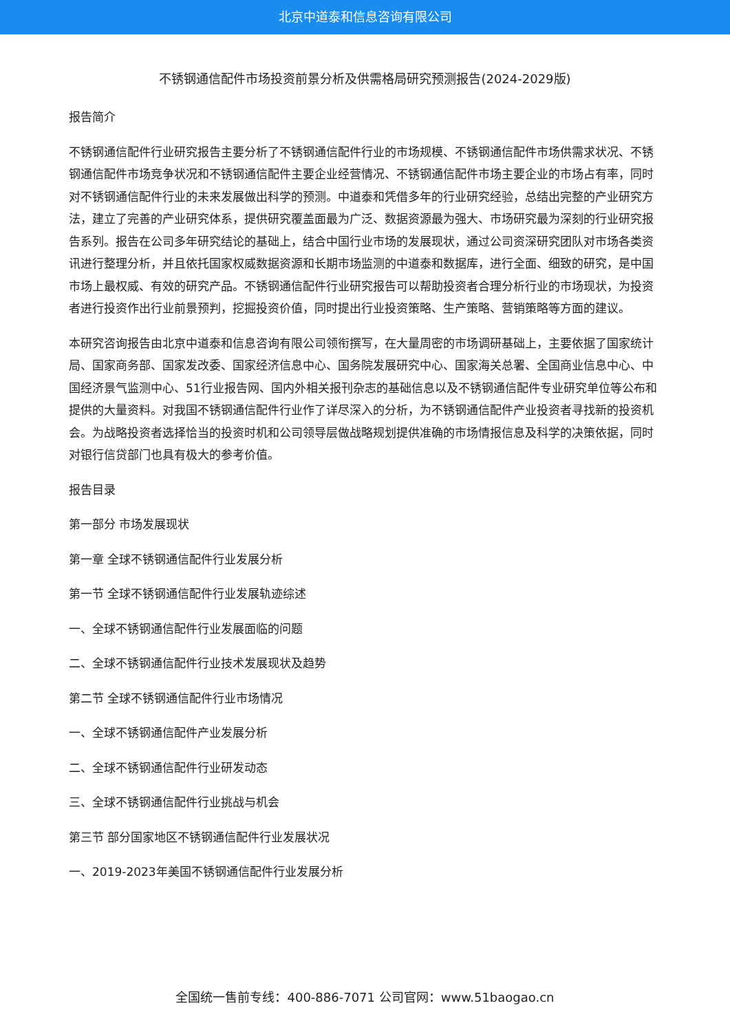北京中道泰和信息咨询有限公司
不锈钢通信配件市场投资前景分析及供需格局研究预测报告(2024-2029版)
报告简介
不锈钢通信配件行业研究报告主要分析了不锈钢通信配件行业的市场规模、不锈钢通信配件市场供需求状况、不锈钢通信配件市场竞争状况和不锈钢通信配件主要企业经营情况、不锈钢通信配件市场主要企业的市场占有率，同时对不锈钢通信配件行业的未来发展做出科学的预测。中道泰和凭借多年的行业研究经验，总结出完整的产业研究方法，建立了完善的产业研究体系，提供研究覆盖面最为广泛、数据资源最为强大、市场研究最为深刻的行业研究报告系列。报告在公司多年研究结论的基础上，结合中国行业市场的发展现状，通过公司资深研究团队对市场各类资讯进行整理分析，并且依托国家权威数据资源和长期市场监测的中道泰和数据库，进行全面、细致的研究，是中国市场上最权威、有效的研究产品。不锈钢通信配件行业研究报告可以帮助投资者合理分析行业的市场现状，为投资者进行投资作出行业前景预判，挖掘投资价值，同时提出行业投资策略、生产策略、营销策略等方面的建议。
本研究咨询报告由北京中道泰和信息咨询有限公司领衔撰写，在大量周密的市场调研基础上，主要依据了国家统计局、国家商务部、国家发改委、国家经济信息中心、国务院发展研究中心、国家海关总署、全国商业信息中心、中国经济景气监测中心、51行业报告网、国内外相关报刊杂志的基础信息以及不锈钢通信配件专业研究单位等公布和提供的大量资料。对我国不锈钢通信配件行业作了详尽深入的分析，为不锈钢通信配件产业投资者寻找新的投资机会。为战略投资者选择恰当的投资时机和公司领导层做战略规划提供准确的市场情报信息及科学的决策依据，同时对银行信贷部门也具有极大的参考价值。
报告目录
第一部分 市场发展现状
第一章 全球不锈钢通信配件行业发展分析
第一节 全球不锈钢通信配件行业发展轨迹综述
一、全球不锈钢通信配件行业发展面临的问题
二、全球不锈钢通信配件行业技术发展现状及趋势
第二节 全球不锈钢通信配件行业市场情况
一、全球不锈钢通信配件产业发展分析
二、全球不锈钢通信配件行业研发动态
三、全球不锈钢通信配件行业挑战与机会
第三节 部分国家地区不锈钢通信配件行业发展状况
一、2019-2023年美国不锈钢通信配件行业发展分析
全国统一售前专线：400-886-7071 公司官网：www.51baogao.cn